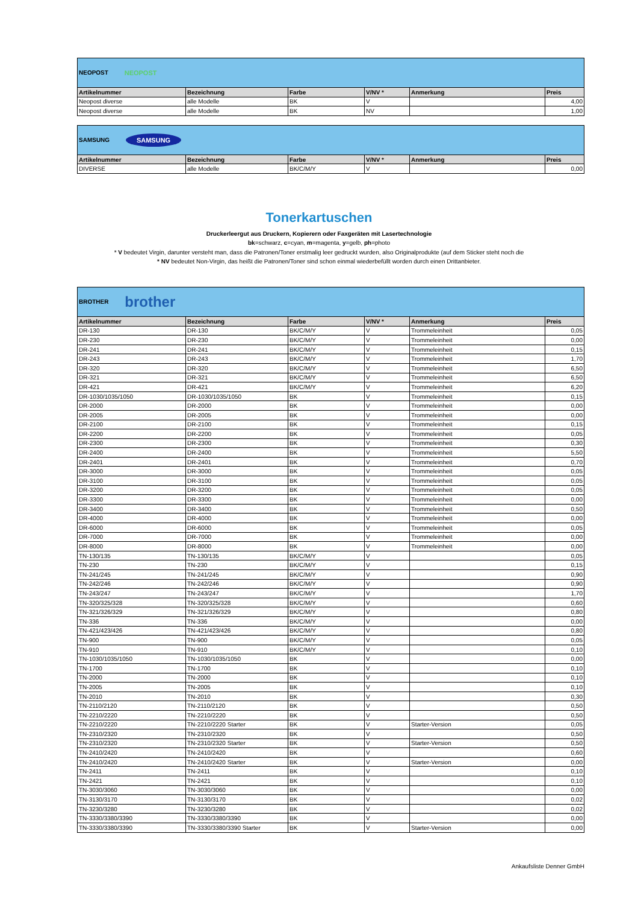| NEOPOST NEOPOST | | | | | |
| Artikelnummer | Bezeichnung | Farbe | V/NV * | Anmerkung | Preis |
| Neopost diverse | alle Modelle | BK | V | | 4,00 |
| Neopost diverse | alle Modelle | BK | NV | | 1,00 |
| SAMSUNG SAMSUNG | | | | | |
| Artikelnummer | Bezeichnung | Farbe | V/NV * | Anmerkung | Preis |
| DIVERSE | alle Modelle | BK/C/M/Y | V | | 0,00 |
Tonerkartuschen
Druckerleergut aus Druckern, Kopierern oder Faxgeräten mit Lasertechnologie
bk=schwarz, c=cyan, m=magenta, y=gelb, ph=photo
* V bedeutet Virgin, darunter versteht man, dass die Patronen/Toner erstmalig leer gedruckt wurden, also Originalprodukte (auf dem Sticker steht noch die
* NV bedeutet Non-Virgin, das heißt die Patronen/Toner sind schon einmal wiederbefüllt worden durch einen Drittanbieter.
| BROTHER brother | | | | | |
| Artikelnummer | Bezeichnung | Farbe | V/NV * | Anmerkung | Preis |
| DR-130 | DR-130 | BK/C/M/Y | V | Trommeleinheit | 0,05 |
| DR-230 | DR-230 | BK/C/M/Y | V | Trommeleinheit | 0,00 |
| DR-241 | DR-241 | BK/C/M/Y | V | Trommeleinheit | 0,15 |
| DR-243 | DR-243 | BK/C/M/Y | V | Trommeleinheit | 1,70 |
| DR-320 | DR-320 | BK/C/M/Y | V | Trommeleinheit | 6,50 |
| DR-321 | DR-321 | BK/C/M/Y | V | Trommeleinheit | 6,50 |
| DR-421 | DR-421 | BK/C/M/Y | V | Trommeleinheit | 6,20 |
| DR-1030/1035/1050 | DR-1030/1035/1050 | BK | V | Trommeleinheit | 0,15 |
| DR-2000 | DR-2000 | BK | V | Trommeleinheit | 0,00 |
| DR-2005 | DR-2005 | BK | V | Trommeleinheit | 0,00 |
| DR-2100 | DR-2100 | BK | V | Trommeleinheit | 0,15 |
| DR-2200 | DR-2200 | BK | V | Trommeleinheit | 0,05 |
| DR-2300 | DR-2300 | BK | V | Trommeleinheit | 0,30 |
| DR-2400 | DR-2400 | BK | V | Trommeleinheit | 5,50 |
| DR-2401 | DR-2401 | BK | V | Trommeleinheit | 0,70 |
| DR-3000 | DR-3000 | BK | V | Trommeleinheit | 0,05 |
| DR-3100 | DR-3100 | BK | V | Trommeleinheit | 0,05 |
| DR-3200 | DR-3200 | BK | V | Trommeleinheit | 0,05 |
| DR-3300 | DR-3300 | BK | V | Trommeleinheit | 0,00 |
| DR-3400 | DR-3400 | BK | V | Trommeleinheit | 0,50 |
| DR-4000 | DR-4000 | BK | V | Trommeleinheit | 0,00 |
| DR-6000 | DR-6000 | BK | V | Trommeleinheit | 0,05 |
| DR-7000 | DR-7000 | BK | V | Trommeleinheit | 0,00 |
| DR-8000 | DR-8000 | BK | V | Trommeleinheit | 0,00 |
| TN-130/135 | TN-130/135 | BK/C/M/Y | V | | 0,05 |
| TN-230 | TN-230 | BK/C/M/Y | V | | 0,15 |
| TN-241/245 | TN-241/245 | BK/C/M/Y | V | | 0,90 |
| TN-242/246 | TN-242/246 | BK/C/M/Y | V | | 0,90 |
| TN-243/247 | TN-243/247 | BK/C/M/Y | V | | 1,70 |
| TN-320/325/328 | TN-320/325/328 | BK/C/M/Y | V | | 0,60 |
| TN-321/326/329 | TN-321/326/329 | BK/C/M/Y | V | | 0,80 |
| TN-336 | TN-336 | BK/C/M/Y | V | | 0,00 |
| TN-421/423/426 | TN-421/423/426 | BK/C/M/Y | V | | 0,80 |
| TN-900 | TN-900 | BK/C/M/Y | V | | 0,05 |
| TN-910 | TN-910 | BK/C/M/Y | V | | 0,10 |
| TN-1030/1035/1050 | TN-1030/1035/1050 | BK | V | | 0,00 |
| TN-1700 | TN-1700 | BK | V | | 0,10 |
| TN-2000 | TN-2000 | BK | V | | 0,10 |
| TN-2005 | TN-2005 | BK | V | | 0,10 |
| TN-2010 | TN-2010 | BK | V | | 0,30 |
| TN-2110/2120 | TN-2110/2120 | BK | V | | 0,50 |
| TN-2210/2220 | TN-2210/2220 | BK | V | | 0,50 |
| TN-2210/2220 | TN-2210/2220 Starter | BK | V | Starter-Version | 0,05 |
| TN-2310/2320 | TN-2310/2320 | BK | V | | 0,50 |
| TN-2310/2320 | TN-2310/2320 Starter | BK | V | Starter-Version | 0,50 |
| TN-2410/2420 | TN-2410/2420 | BK | V | | 0,60 |
| TN-2410/2420 | TN-2410/2420 Starter | BK | V | Starter-Version | 0,00 |
| TN-2411 | TN-2411 | BK | V | | 0,10 |
| TN-2421 | TN-2421 | BK | V | | 0,10 |
| TN-3030/3060 | TN-3030/3060 | BK | V | | 0,00 |
| TN-3130/3170 | TN-3130/3170 | BK | V | | 0,02 |
| TN-3230/3280 | TN-3230/3280 | BK | V | | 0,02 |
| TN-3330/3380/3390 | TN-3330/3380/3390 | BK | V | | 0,00 |
| TN-3330/3380/3390 | TN-3330/3380/3390 Starter | BK | V | Starter-Version | 0,00 |
Ankaufsliste Denner GmbH